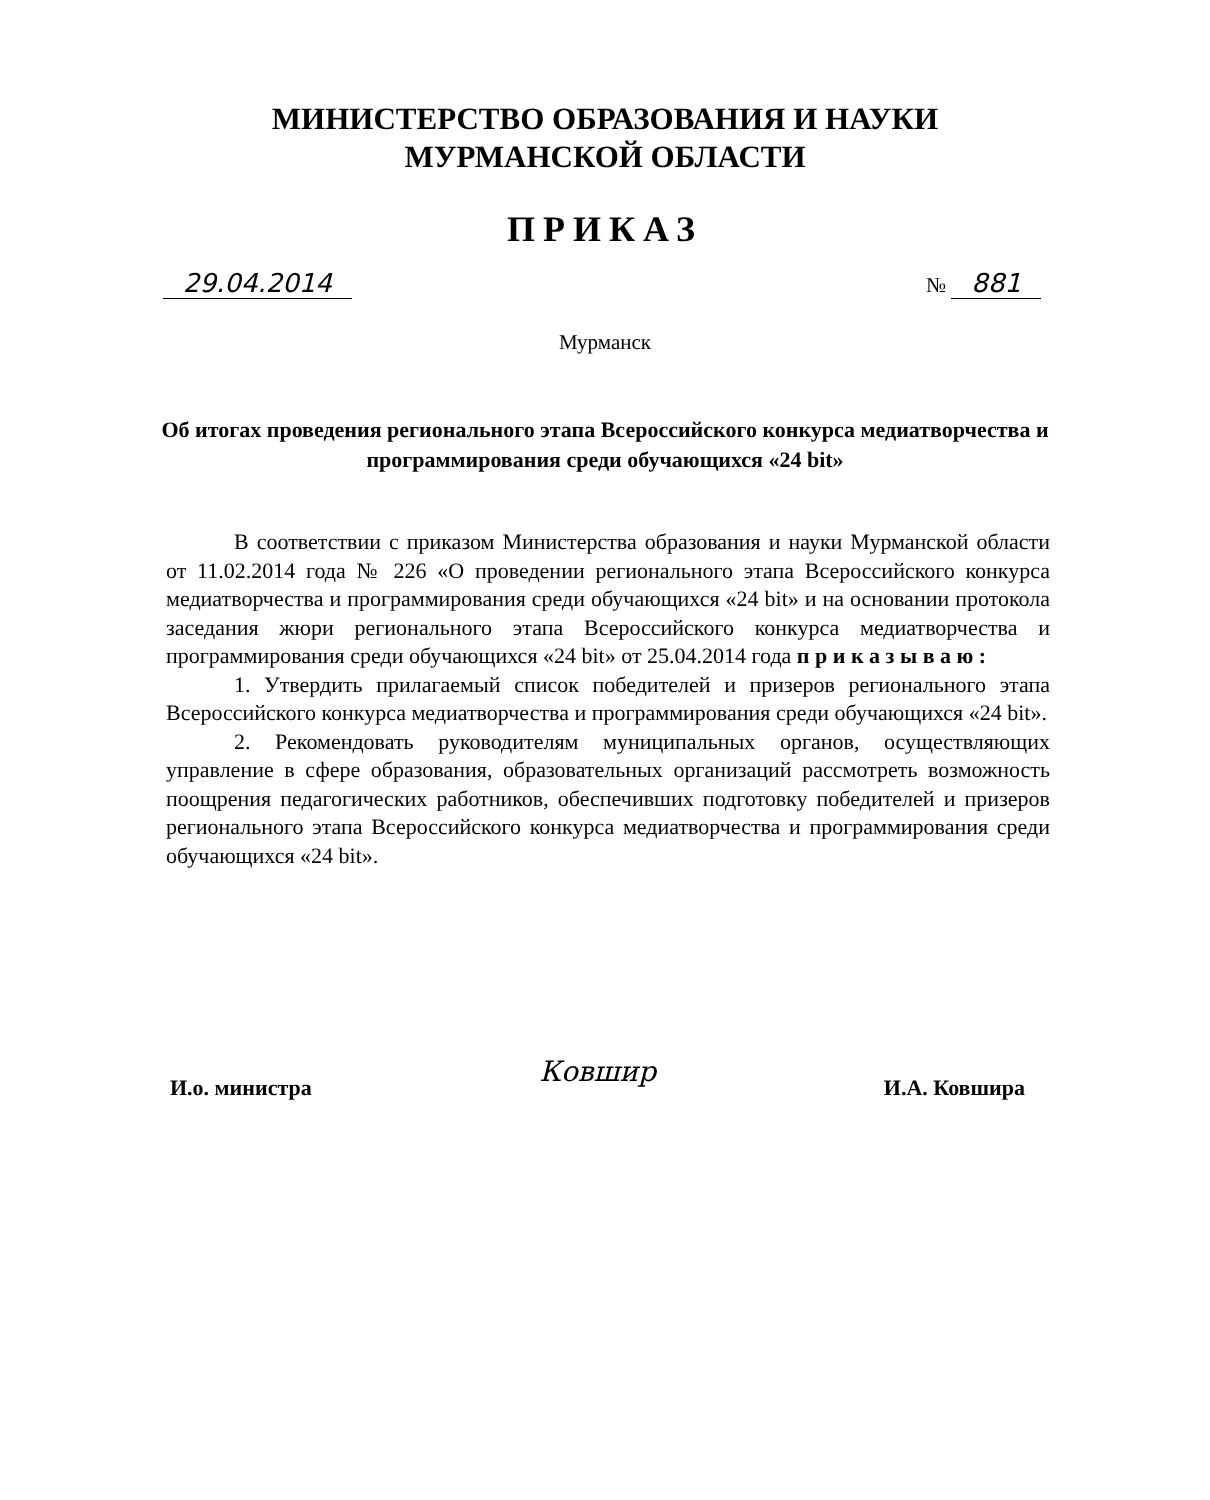МИНИСТЕРСТВО ОБРАЗОВАНИЯ И НАУКИ
МУРМАНСКОЙ ОБЛАСТИ
ПРИКАЗ
29.04.2014 № 881
Мурманск
Об итогах проведения регионального этапа Всероссийского конкурса медиатворчества и программирования среди обучающихся «24 bit»
В соответствии с приказом Министерства образования и науки Мурманской области от 11.02.2014 года № 226 «О проведении регионального этапа Всероссийского конкурса медиатворчества и программирования среди обучающихся «24 bit» и на основании протокола заседания жюри регионального этапа Всероссийского конкурса медиатворчества и программирования среди обучающихся «24 bit» от 25.04.2014 года п р и к а з ы в а ю :
1. Утвердить прилагаемый список победителей и призеров регионального этапа Всероссийского конкурса медиатворчества и программирования среди обучающихся «24 bit».
2. Рекомендовать руководителям муниципальных органов, осуществляющих управление в сфере образования, образовательных организаций рассмотреть возможность поощрения педагогических работников, обеспечивших подготовку победителей и призеров регионального этапа Всероссийского конкурса медиатворчества и программирования среди обучающихся «24 bit».
И.о. министра Ковшир И.А. Ковшира